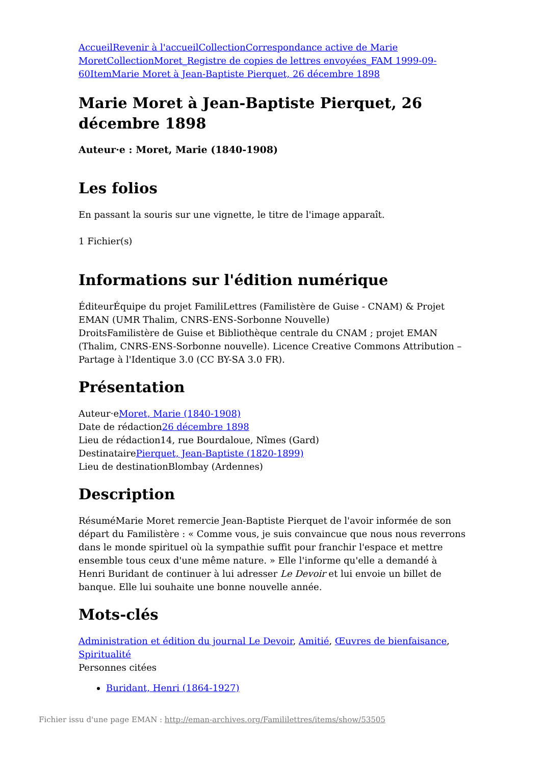Accueil Revenir à l'accueil Collection Correspondance active de Marie Moret Collection Moret_Registre de copies de lettres envoyées_FAM 1999-09-60 Item Marie Moret à Jean-Baptiste Pierquet, 26 décembre 1898
Marie Moret à Jean-Baptiste Pierquet, 26 décembre 1898
Auteur·e : Moret, Marie (1840-1908)
Les folios
En passant la souris sur une vignette, le titre de l'image apparaît.
1 Fichier(s)
Informations sur l'édition numérique
ÉditeurÉquipe du projet FamiliLettres (Familistère de Guise - CNAM) & Projet EMAN (UMR Thalim, CNRS-ENS-Sorbonne Nouvelle)
DroitsFamilistère de Guise et Bibliothèque centrale du CNAM ; projet EMAN (Thalim, CNRS-ENS-Sorbonne nouvelle). Licence Creative Commons Attribution – Partage à l'Identique 3.0 (CC BY-SA 3.0 FR).
Présentation
Auteur·eMoret, Marie (1840-1908)
Date de rédaction26 décembre 1898
Lieu de rédaction14, rue Bourdaloue, Nîmes (Gard)
DestinatairePierquet, Jean-Baptiste (1820-1899)
Lieu de destinationBlombay (Ardennes)
Description
RésuméMarie Moret remercie Jean-Baptiste Pierquet de l'avoir informée de son départ du Familistère : « Comme vous, je suis convaincue que nous nous reverrons dans le monde spirituel où la sympathie suffit pour franchir l'espace et mettre ensemble tous ceux d'une même nature. » Elle l'informe qu'elle a demandé à Henri Buridant de continuer à lui adresser Le Devoir et lui envoie un billet de banque. Elle lui souhaite une bonne nouvelle année.
Mots-clés
Administration et édition du journal Le Devoir, Amitié, Œuvres de bienfaisance, Spiritualité
Personnes citées
Buridant, Henri (1864-1927)
Fichier issu d'une page EMAN : http://eman-archives.org/Famililettres/items/show/53505